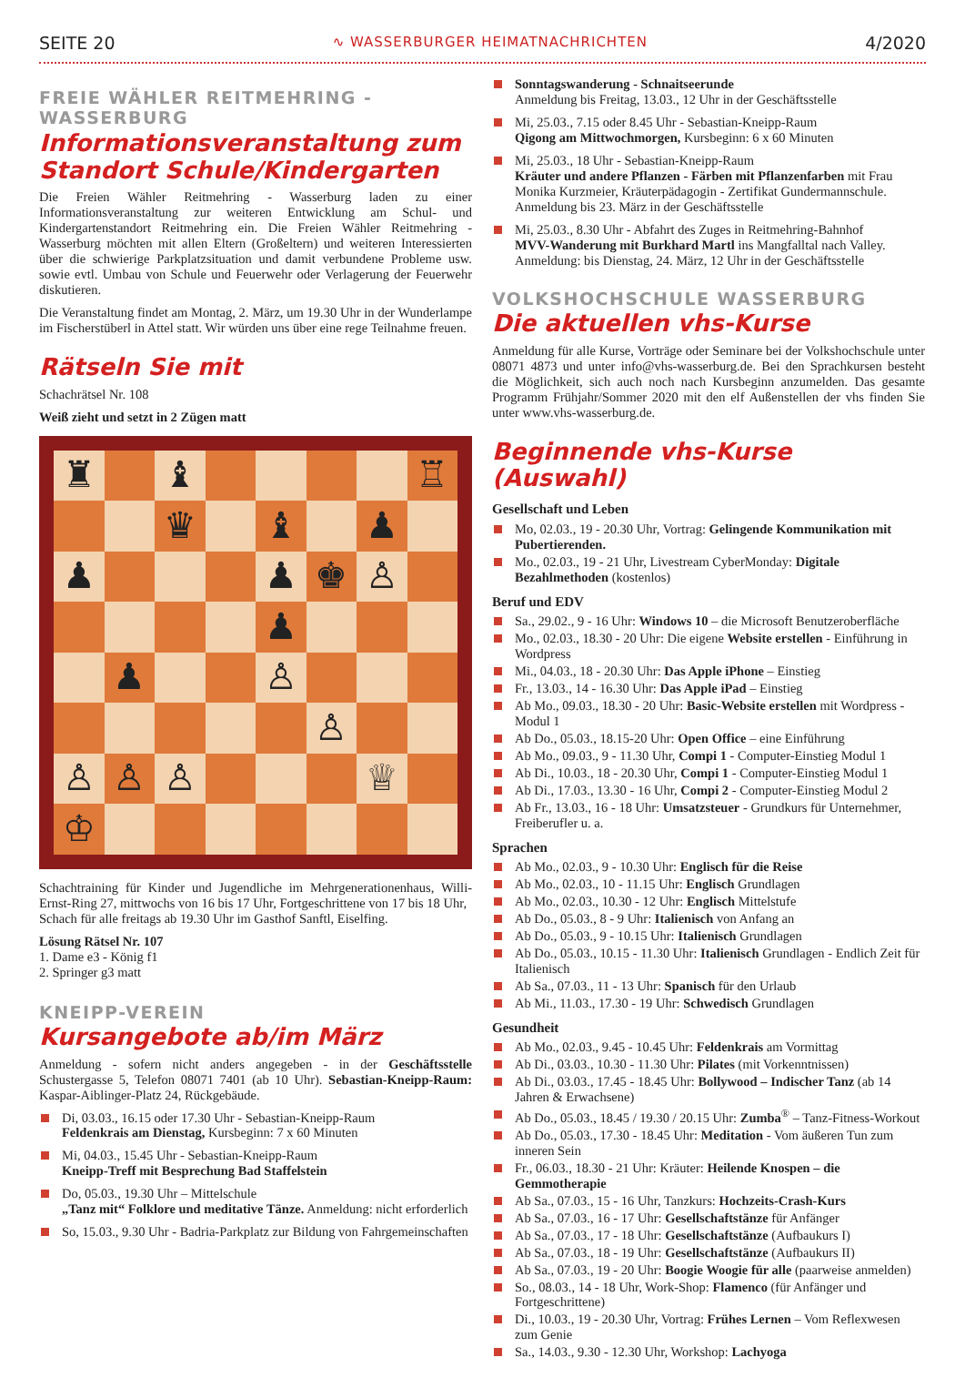SEITE 20 ∿ WASSERBURGER HEIMATNACHRICHTEN 4/2020
FREIE WÄHLER REITMEHRING - WASSERBURG
Informationsveranstaltung zum Standort Schule/Kindergarten
Die Freien Wähler Reitmehring - Wasserburg laden zu einer Informationsveranstaltung zur weiteren Entwicklung am Schul- und Kindergartenstandort Reitmehring ein. Die Freien Wähler Reitmehring - Wasserburg möchten mit allen Eltern (Großeltern) und weiteren Interessierten über die schwierige Parkplatzsituation und damit verbundene Probleme usw. sowie evtl. Umbau von Schule und Feuerwehr oder Verlagerung der Feuerwehr diskutieren.
Die Veranstaltung findet am Montag, 2. März, um 19.30 Uhr in der Wunderlampe im Fischerstüberl in Attel statt. Wir würden uns über eine rege Teilnahme freuen.
Rätseln Sie mit
Schachrätsel Nr. 108
Weiß zieht und setzt in 2 Zügen matt
♜
♝
♖
♛
♝
♟
♟
♟
♚
♙
♟
♟
♙
♙
♙
♙
♙
♕
♔
Schachtraining für Kinder und Jugendliche im Mehrgenerationenhaus, Willi-Ernst-Ring 27, mittwochs von 16 bis 17 Uhr, Fortgeschrittene von 17 bis 18 Uhr,
Schach für alle freitags ab 19.30 Uhr im Gasthof Sanftl, Eiselfing.
Lösung Rätsel Nr. 107
1. Dame e3 - König f1
2. Springer g3 matt
KNEIPP-VEREIN
Kursangebote ab/im März
Anmeldung - sofern nicht anders angegeben - in der Geschäftsstelle Schustergasse 5, Telefon 08071 7401 (ab 10 Uhr). Sebastian-Kneipp-Raum: Kaspar-Aiblinger-Platz 24, Rückgebäude.
Di, 03.03., 16.15 oder 17.30 Uhr - Sebastian-Kneipp-Raum
Feldenkrais am Dienstag, Kursbeginn: 7 x 60 Minuten
Mi, 04.03., 15.45 Uhr - Sebastian-Kneipp-Raum
Kneipp-Treff mit Besprechung Bad Staffelstein
Do, 05.03., 19.30 Uhr – Mittelschule
„Tanz mit“ Folklore und meditative Tänze. Anmeldung: nicht erforderlich
So, 15.03., 9.30 Uhr - Badria-Parkplatz zur Bildung von Fahrgemeinschaften
Sonntagswanderung - Schnaitseerunde
Anmeldung bis Freitag, 13.03., 12 Uhr in der Geschäftsstelle
Mi, 25.03., 7.15 oder 8.45 Uhr - Sebastian-Kneipp-Raum
Qigong am Mittwochmorgen, Kursbeginn: 6 x 60 Minuten
Mi, 25.03., 18 Uhr - Sebastian-Kneipp-Raum
Kräuter und andere Pflanzen - Färben mit Pflanzenfarben mit Frau Monika Kurzmeier, Kräuterpädagogin - Zertifikat Gundermannschule. Anmeldung bis 23. März in der Geschäftsstelle
Mi, 25.03., 8.30 Uhr - Abfahrt des Zuges in Reitmehring-Bahnhof
MVV-Wanderung mit Burkhard Martl ins Mangfalltal nach Valley. Anmeldung: bis Dienstag, 24. März, 12 Uhr in der Geschäftsstelle
VOLKSHOCHSCHULE WASSERBURG
Die aktuellen vhs-Kurse
Anmeldung für alle Kurse, Vorträge oder Seminare bei der Volkshochschule unter 08071 4873 und unter info@vhs-wasserburg.de. Bei den Sprachkursen besteht die Möglichkeit, sich auch noch nach Kursbeginn anzumelden. Das gesamte Programm Frühjahr/Sommer 2020 mit den elf Außenstellen der vhs finden Sie unter www.vhs-wasserburg.de.
Beginnende vhs-Kurse (Auswahl)
Gesellschaft und Leben
Mo, 02.03., 19 - 20.30 Uhr, Vortrag: Gelingende Kommunikation mit Pubertierenden.
Mo., 02.03., 19 - 21 Uhr, Livestream CyberMonday: Digitale Bezahlmethoden (kostenlos)
Beruf und EDV
Sa., 29.02., 9 - 16 Uhr: Windows 10 – die Microsoft Benutzeroberfläche
Mo., 02.03., 18.30 - 20 Uhr: Die eigene Website erstellen - Einführung in Wordpress
Mi., 04.03., 18 - 20.30 Uhr: Das Apple iPhone – Einstieg
Fr., 13.03., 14 - 16.30 Uhr: Das Apple iPad – Einstieg
Ab Mo., 09.03., 18.30 - 20 Uhr: Basic-Website erstellen mit Wordpress - Modul 1
Ab Do., 05.03., 18.15-20 Uhr: Open Office – eine Einführung
Ab Mo., 09.03., 9 - 11.30 Uhr, Compi 1 - Computer-Einstieg Modul 1
Ab Di., 10.03., 18 - 20.30 Uhr, Compi 1 - Computer-Einstieg Modul 1
Ab Di., 17.03., 13.30 - 16 Uhr, Compi 2 - Computer-Einstieg Modul 2
Ab Fr., 13.03., 16 - 18 Uhr: Umsatzsteuer - Grundkurs für Unternehmer, Freiberufler u. a.
Sprachen
Ab Mo., 02.03., 9 - 10.30 Uhr: Englisch für die Reise
Ab Mo., 02.03., 10 - 11.15 Uhr: Englisch Grundlagen
Ab Mo., 02.03., 10.30 - 12 Uhr: Englisch Mittelstufe
Ab Do., 05.03., 8 - 9 Uhr: Italienisch von Anfang an
Ab Do., 05.03., 9 - 10.15 Uhr: Italienisch Grundlagen
Ab Do., 05.03., 10.15 - 11.30 Uhr: Italienisch Grundlagen - Endlich Zeit für Italienisch
Ab Sa., 07.03., 11 - 13 Uhr: Spanisch für den Urlaub
Ab Mi., 11.03., 17.30 - 19 Uhr: Schwedisch Grundlagen
Gesundheit
Ab Mo., 02.03., 9.45 - 10.45 Uhr: Feldenkrais am Vormittag
Ab Di., 03.03., 10.30 - 11.30 Uhr: Pilates (mit Vorkenntnissen)
Ab Di., 03.03., 17.45 - 18.45 Uhr: Bollywood – Indischer Tanz (ab 14 Jahren & Erwachsene)
Ab Do., 05.03., 18.45 / 19.30 / 20.15 Uhr: Zumba<sup>®</sup> – Tanz-Fitness-Workout
Ab Do., 05.03., 17.30 - 18.45 Uhr: Meditation - Vom äußeren Tun zum inneren Sein
Fr., 06.03., 18.30 - 21 Uhr: Kräuter: Heilende Knospen – die Gemmotherapie
Ab Sa., 07.03., 15 - 16 Uhr, Tanzkurs: Hochzeits-Crash-Kurs
Ab Sa., 07.03., 16 - 17 Uhr: Gesellschaftstänze für Anfänger
Ab Sa., 07.03., 17 - 18 Uhr: Gesellschaftstänze (Aufbaukurs I)
Ab Sa., 07.03., 18 - 19 Uhr: Gesellschaftstänze (Aufbaukurs II)
Ab Sa., 07.03., 19 - 20 Uhr: Boogie Woogie für alle (paarweise anmelden)
So., 08.03., 14 - 18 Uhr, Work-Shop: Flamenco (für Anfänger und Fortgeschrittene)
Di., 10.03., 19 - 20.30 Uhr, Vortrag: Frühes Lernen – Vom Reflexwesen zum Genie
Sa., 14.03., 9.30 - 12.30 Uhr, Workshop: Lachyoga